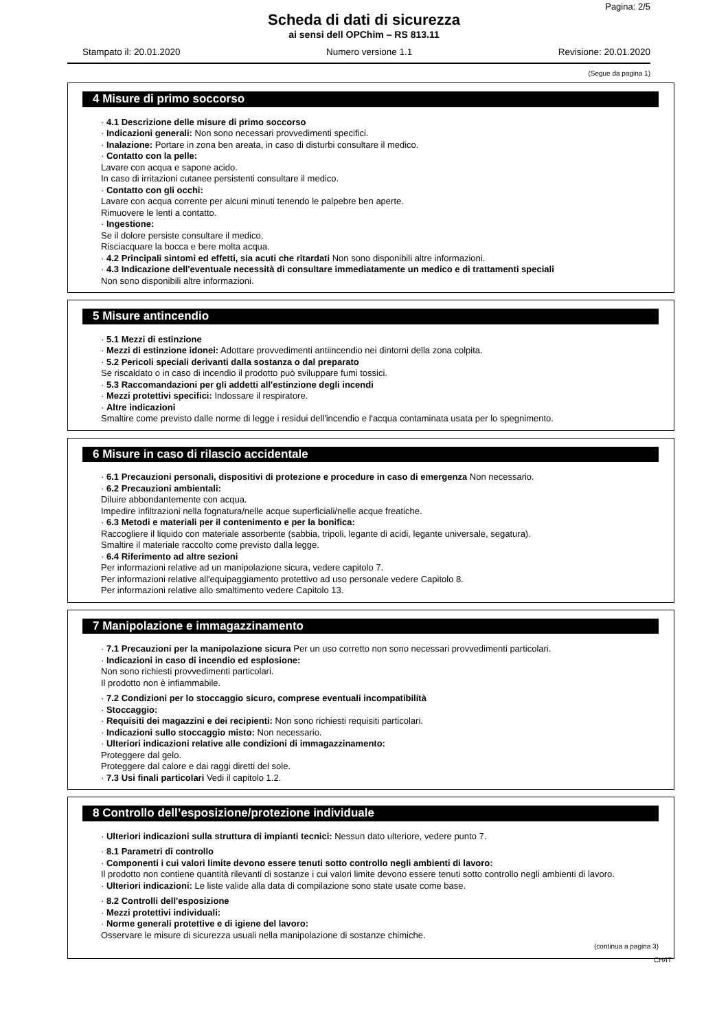Pagina: 2/5
Scheda di dati di sicurezza
ai sensi dell OPChim – RS 813.11
Stampato il: 20.01.2020 Numero versione 1.1 Revisione: 20.01.2020
(Segue da pagina 1)
4 Misure di primo soccorso
· 4.1 Descrizione delle misure di primo soccorso
· Indicazioni generali: Non sono necessari provvedimenti specifici.
· Inalazione: Portare in zona ben areata, in caso di disturbi consultare il medico.
· Contatto con la pelle:
Lavare con acqua e sapone acido.
In caso di irritazioni cutanee persistenti consultare il medico.
· Contatto con gli occhi:
Lavare con acqua corrente per alcuni minuti tenendo le palpebre ben aperte.
Rimuovere le lenti a contatto.
· Ingestione:
Se il dolore persiste consultare il medico.
Risciacquare la bocca e bere molta acqua.
· 4.2 Principali sintomi ed effetti, sia acuti che ritardati Non sono disponibili altre informazioni.
· 4.3 Indicazione dell'eventuale necessità di consultare immediatamente un medico e di trattamenti speciali
Non sono disponibili altre informazioni.
5 Misure antincendio
· 5.1 Mezzi di estinzione
· Mezzi di estinzione idonei: Adottare provvedimenti antiincendio nei dintorni della zona colpita.
· 5.2 Pericoli speciali derivanti dalla sostanza o dal preparato
Se riscaldato o in caso di incendio il prodotto può sviluppare fumi tossici.
· 5.3 Raccomandazioni per gli addetti all'estinzione degli incendi
· Mezzi protettivi specifici: Indossare il respiratore.
· Altre indicazioni
Smaltire come previsto dalle norme di legge i residui dell'incendio e l'acqua contaminata usata per lo spegnimento.
6 Misure in caso di rilascio accidentale
· 6.1 Precauzioni personali, dispositivi di protezione e procedure in caso di emergenza Non necessario.
· 6.2 Precauzioni ambientali:
Diluire abbondantemente con acqua.
Impedire infiltrazioni nella fognatura/nelle acque superficiali/nelle acque freatiche.
· 6.3 Metodi e materiali per il contenimento e per la bonifica:
Raccogliere il liquido con materiale assorbente (sabbia, tripoli, legante di acidi, legante universale, segatura).
Smaltire il materiale raccolto come previsto dalla legge.
· 6.4 Riferimento ad altre sezioni
Per informazioni relative ad un manipolazione sicura, vedere capitolo 7.
Per informazioni relative all'equipaggiamento protettivo ad uso personale vedere Capitolo 8.
Per informazioni relative allo smaltimento vedere Capitolo 13.
7 Manipolazione e immagazzinamento
· 7.1 Precauzioni per la manipolazione sicura Per un uso corretto non sono necessari provvedimenti particolari.
· Indicazioni in caso di incendio ed esplosione:
Non sono richiesti provvedimenti particolari.
Il prodotto non è infiammabile.
· 7.2 Condizioni per lo stoccaggio sicuro, comprese eventuali incompatibilità
· Stoccaggio:
· Requisiti dei magazzini e dei recipienti: Non sono richiesti requisiti particolari.
· Indicazioni sullo stoccaggio misto: Non necessario.
· Ulteriori indicazioni relative alle condizioni di immagazzinamento:
Proteggere dal gelo.
Proteggere dal calore e dai raggi diretti del sole.
· 7.3 Usi finali particolari Vedi il capitolo 1.2.
8 Controllo dell’esposizione/protezione individuale
· Ulteriori indicazioni sulla struttura di impianti tecnici: Nessun dato ulteriore, vedere punto 7.
· 8.1 Parametri di controllo
· Componenti i cui valori limite devono essere tenuti sotto controllo negli ambienti di lavoro:
Il prodotto non contiene quantità rilevanti di sostanze i cui valori limite devono essere tenuti sotto controllo negli ambienti di lavoro.
· Ulteriori indicazioni: Le liste valide alla data di compilazione sono state usate come base.
· 8.2 Controlli dell'esposizione
· Mezzi protettivi individuali:
· Norme generali protettive e di igiene del lavoro:
Osservare le misure di sicurezza usuali nella manipolazione di sostanze chimiche.
(continua a pagina 3)
CH/IT